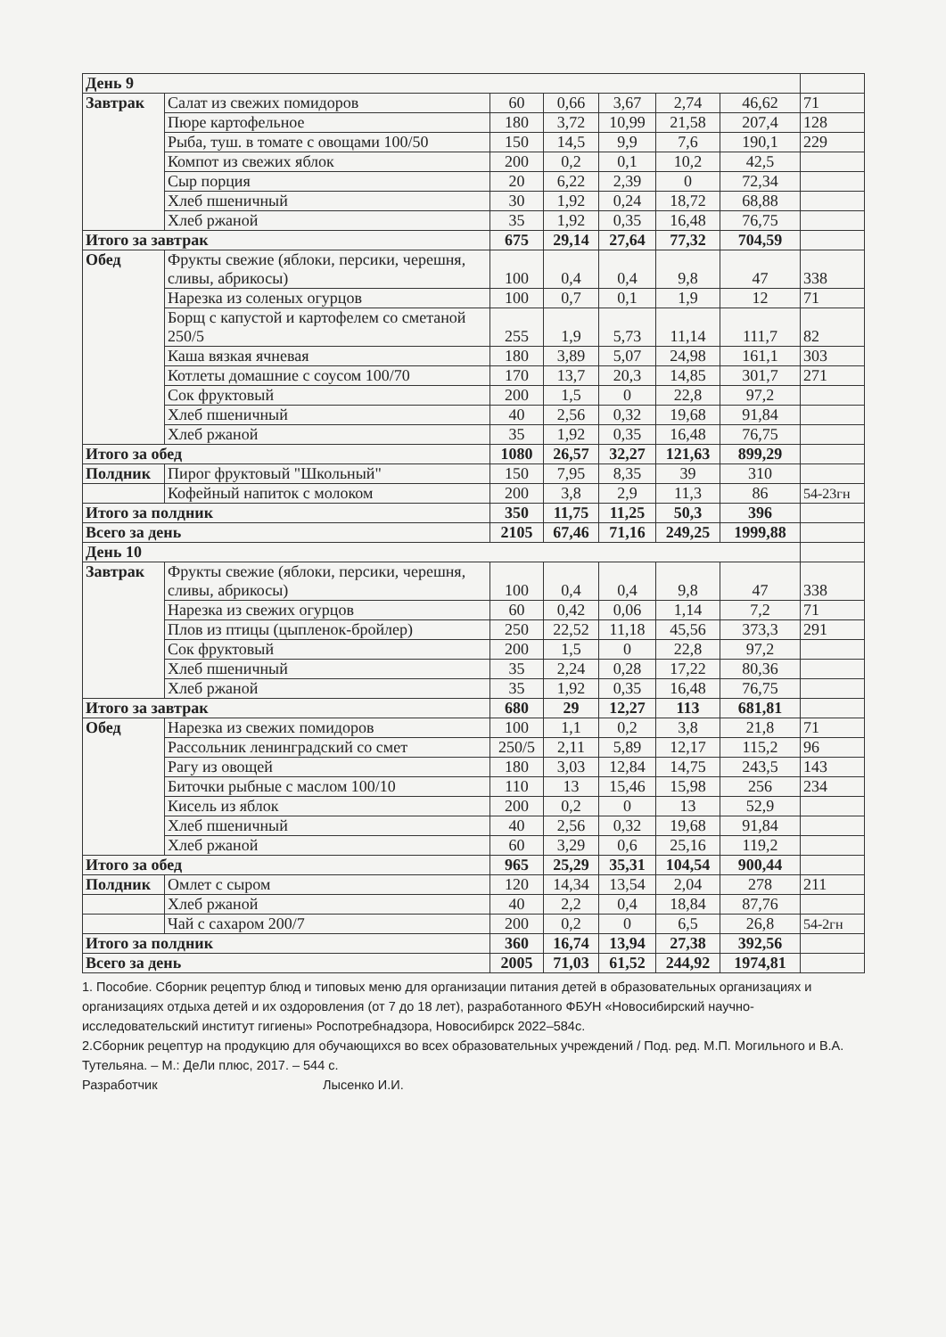| День 9 | | | | | | | |
| Завтрак | Салат из свежих помидоров | 60 | 0,66 | 3,67 | 2,74 | 46,62 | 71 |
| | Пюре картофельное | 180 | 3,72 | 10,99 | 21,58 | 207,4 | 128 |
| | Рыба, туш. в томате с овощами 100/50 | 150 | 14,5 | 9,9 | 7,6 | 190,1 | 229 |
| | Компот из свежих яблок | 200 | 0,2 | 0,1 | 10,2 | 42,5 | |
| | Сыр порция | 20 | 6,22 | 2,39 | 0 | 72,34 | |
| | Хлеб пшеничный | 30 | 1,92 | 0,24 | 18,72 | 68,88 | |
| | Хлеб ржаной | 35 | 1,92 | 0,35 | 16,48 | 76,75 | |
| Итого за завтрак | | 675 | 29,14 | 27,64 | 77,32 | 704,59 | |
| Обед | Фрукты свежие (яблоки, персики, черешня, сливы, абрикосы) | 100 | 0,4 | 0,4 | 9,8 | 47 | 338 |
| | Нарезка из соленых огурцов | 100 | 0,7 | 0,1 | 1,9 | 12 | 71 |
| | Борщ с капустой и картофелем со сметаной 250/5 | 255 | 1,9 | 5,73 | 11,14 | 111,7 | 82 |
| | Каша вязкая ячневая | 180 | 3,89 | 5,07 | 24,98 | 161,1 | 303 |
| | Котлеты домашние с соусом 100/70 | 170 | 13,7 | 20,3 | 14,85 | 301,7 | 271 |
| | Сок фруктовый | 200 | 1,5 | 0 | 22,8 | 97,2 | |
| | Хлеб пшеничный | 40 | 2,56 | 0,32 | 19,68 | 91,84 | |
| | Хлеб ржаной | 35 | 1,92 | 0,35 | 16,48 | 76,75 | |
| Итого за обед | | 1080 | 26,57 | 32,27 | 121,63 | 899,29 | |
| Полдник | Пирог фруктовый "Школьный" | 150 | 7,95 | 8,35 | 39 | 310 | |
| | Кофейный напиток с молоком | 200 | 3,8 | 2,9 | 11,3 | 86 | 54-23гн |
| Итого за полдник | | 350 | 11,75 | 11,25 | 50,3 | 396 | |
| Всего за день | | 2105 | 67,46 | 71,16 | 249,25 | 1999,88 | |
| День 10 | | | | | | | |
| Завтрак | Фрукты свежие (яблоки, персики, черешня, сливы, абрикосы) | 100 | 0,4 | 0,4 | 9,8 | 47 | 338 |
| | Нарезка из свежих огурцов | 60 | 0,42 | 0,06 | 1,14 | 7,2 | 71 |
| | Плов из птицы (цыпленок-бройлер) | 250 | 22,52 | 11,18 | 45,56 | 373,3 | 291 |
| | Сок фруктовый | 200 | 1,5 | 0 | 22,8 | 97,2 | |
| | Хлеб пшеничный | 35 | 2,24 | 0,28 | 17,22 | 80,36 | |
| | Хлеб ржаной | 35 | 1,92 | 0,35 | 16,48 | 76,75 | |
| Итого за завтрак | | 680 | 29 | 12,27 | 113 | 681,81 | |
| Обед | Нарезка из свежих помидоров | 100 | 1,1 | 0,2 | 3,8 | 21,8 | 71 |
| | Рассольник ленинградский со смет | 250/5 | 2,11 | 5,89 | 12,17 | 115,2 | 96 |
| | Рагу из овощей | 180 | 3,03 | 12,84 | 14,75 | 243,5 | 143 |
| | Биточки рыбные с маслом 100/10 | 110 | 13 | 15,46 | 15,98 | 256 | 234 |
| | Кисель из яблок | 200 | 0,2 | 0 | 13 | 52,9 | |
| | Хлеб пшеничный | 40 | 2,56 | 0,32 | 19,68 | 91,84 | |
| | Хлеб ржаной | 60 | 3,29 | 0,6 | 25,16 | 119,2 | |
| Итого за обед | | 965 | 25,29 | 35,31 | 104,54 | 900,44 | |
| Полдник | Омлет с сыром | 120 | 14,34 | 13,54 | 2,04 | 278 | 211 |
| | Хлеб ржаной | 40 | 2,2 | 0,4 | 18,84 | 87,76 | |
| | Чай с сахаром 200/7 | 200 | 0,2 | 0 | 6,5 | 26,8 | 54-2гн |
| Итого за полдник | | 360 | 16,74 | 13,94 | 27,38 | 392,56 | |
| Всего за день | | 2005 | 71,03 | 61,52 | 244,92 | 1974,81 | |
1. Пособие. Сборник рецептур блюд и типовых меню для организации питания детей в образовательных организациях и организациях отдыха детей и их оздоровления (от 7 до 18 лет), разработанного ФБУН «Новосибирский научно-исследовательский институт гигиены» Роспотребнадзора, Новосибирск 2022–584с.
2.Сборник рецептур на продукцию для обучающихся во всех образовательных учреждений / Под. ред. М.П. Могильного и В.А. Тутельяна. – М.: ДеЛи плюс, 2017. – 544 с.
Разработчик Лысенко И.И.